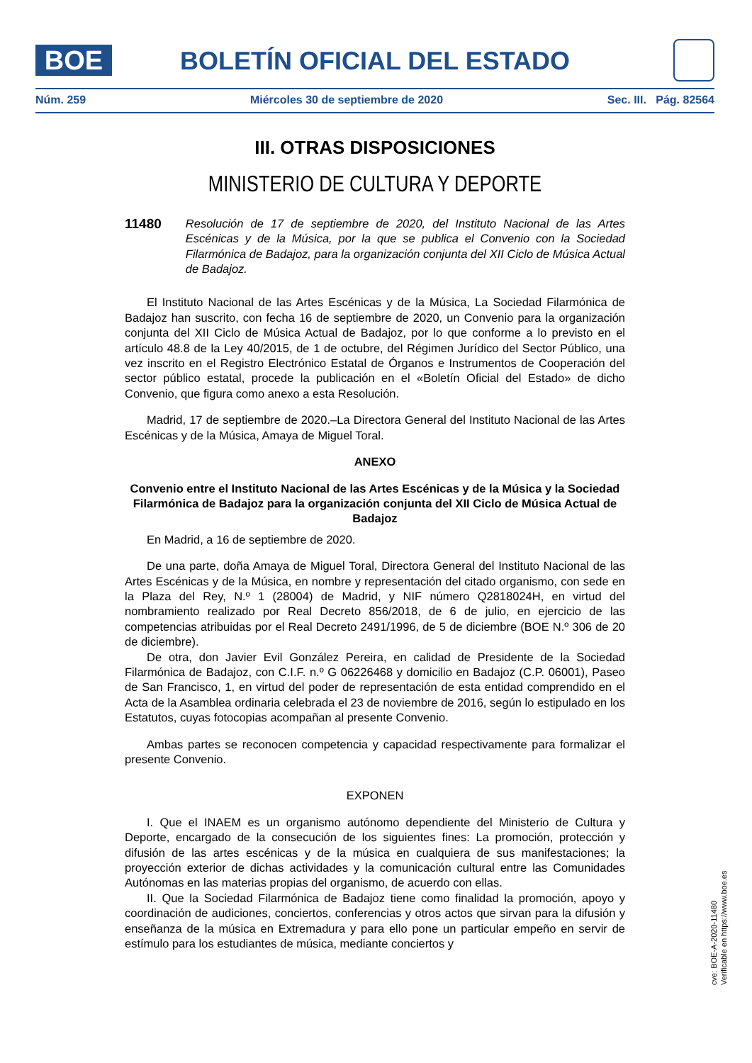BOE BOLETÍN OFICIAL DEL ESTADO
Núm. 259 Miércoles 30 de septiembre de 2020 Sec. III. Pág. 82564
III. OTRAS DISPOSICIONES
MINISTERIO DE CULTURA Y DEPORTE
11480 Resolución de 17 de septiembre de 2020, del Instituto Nacional de las Artes Escénicas y de la Música, por la que se publica el Convenio con la Sociedad Filarmónica de Badajoz, para la organización conjunta del XII Ciclo de Música Actual de Badajoz.
El Instituto Nacional de las Artes Escénicas y de la Música, La Sociedad Filarmónica de Badajoz han suscrito, con fecha 16 de septiembre de 2020, un Convenio para la organización conjunta del XII Ciclo de Música Actual de Badajoz, por lo que conforme a lo previsto en el artículo 48.8 de la Ley 40/2015, de 1 de octubre, del Régimen Jurídico del Sector Público, una vez inscrito en el Registro Electrónico Estatal de Órganos e Instrumentos de Cooperación del sector público estatal, procede la publicación en el «Boletín Oficial del Estado» de dicho Convenio, que figura como anexo a esta Resolución.
Madrid, 17 de septiembre de 2020.–La Directora General del Instituto Nacional de las Artes Escénicas y de la Música, Amaya de Miguel Toral.
ANEXO
Convenio entre el Instituto Nacional de las Artes Escénicas y de la Música y la Sociedad Filarmónica de Badajoz para la organización conjunta del XII Ciclo de Música Actual de Badajoz
En Madrid, a 16 de septiembre de 2020.
De una parte, doña Amaya de Miguel Toral, Directora General del Instituto Nacional de las Artes Escénicas y de la Música, en nombre y representación del citado organismo, con sede en la Plaza del Rey, N.º 1 (28004) de Madrid, y NIF número Q2818024H, en virtud del nombramiento realizado por Real Decreto 856/2018, de 6 de julio, en ejercicio de las competencias atribuidas por el Real Decreto 2491/1996, de 5 de diciembre (BOE N.º 306 de 20 de diciembre).
De otra, don Javier Evil González Pereira, en calidad de Presidente de la Sociedad Filarmónica de Badajoz, con C.I.F. n.º G 06226468 y domicilio en Badajoz (C.P. 06001), Paseo de San Francisco, 1, en virtud del poder de representación de esta entidad comprendido en el Acta de la Asamblea ordinaria celebrada el 23 de noviembre de 2016, según lo estipulado en los Estatutos, cuyas fotocopias acompañan al presente Convenio.
Ambas partes se reconocen competencia y capacidad respectivamente para formalizar el presente Convenio.
EXPONEN
I. Que el INAEM es un organismo autónomo dependiente del Ministerio de Cultura y Deporte, encargado de la consecución de los siguientes fines: La promoción, protección y difusión de las artes escénicas y de la música en cualquiera de sus manifestaciones; la proyección exterior de dichas actividades y la comunicación cultural entre las Comunidades Autónomas en las materias propias del organismo, de acuerdo con ellas.
II. Que la Sociedad Filarmónica de Badajoz tiene como finalidad la promoción, apoyo y coordinación de audiciones, conciertos, conferencias y otros actos que sirvan para la difusión y enseñanza de la música en Extremadura y para ello pone un particular empeño en servir de estímulo para los estudiantes de música, mediante conciertos y
cve: BOE-A-2020-11480
Verificable en https://www.boe.es